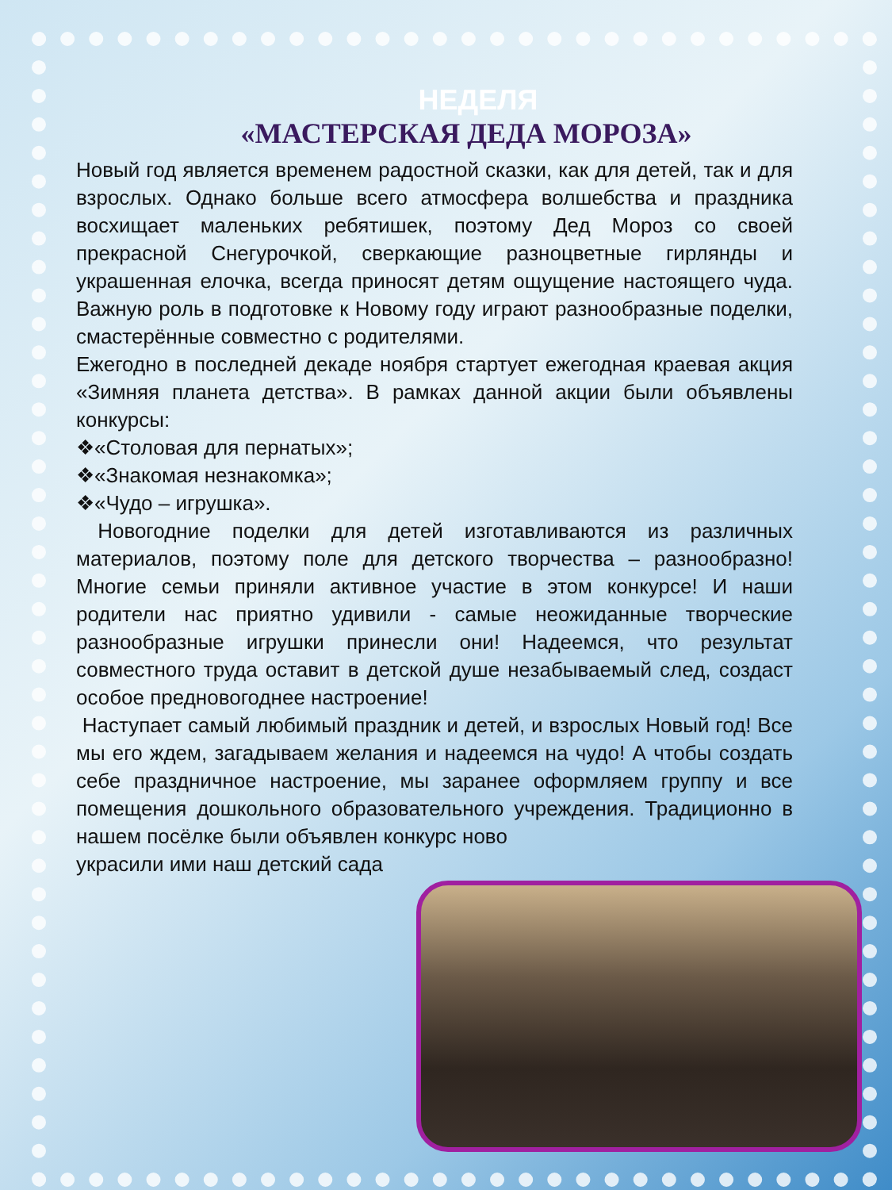НЕДЕЛЯ
«МАСТЕРСКАЯ ДЕДА МОРОЗА»
Новый год является временем радостной сказки, как для детей, так и для взрослых. Однако больше всего атмосфера волшебства и праздника восхищает маленьких ребятишек, поэтому Дед Мороз со своей прекрасной Снегурочкой, сверкающие разноцветные гирлянды и украшенная елочка, всегда приносят детям ощущение настоящего чуда. Важную роль в подготовке к Новому году играют разнообразные поделки, смастерённые совместно с родителями.
Ежегодно в последней декаде ноября стартует ежегодная краевая акция «Зимняя планета детства». В рамках данной акции были объявлены конкурсы:
❖«Столовая для пернатых»;
❖«Знакомая незнакомка»;
❖«Чудо – игрушка».
Новогодние поделки для детей изготавливаются из различных материалов, поэтому поле для детского творчества – разнообразно! Многие семьи приняли активное участие в этом конкурсе! И наши родители нас приятно удивили - самые неожиданные творческие разнообразные игрушки принесли они! Надеемся, что результат совместного труда оставит в детской душе незабываемый след, создаст особое предновогоднее настроение!
Наступает самый любимый праздник и детей, и взрослых Новый год! Все мы его ждем, загадываем желания и надеемся на чудо! А чтобы создать себе праздничное настроение, мы заранее оформляем группу и все помещения дошкольного образовательного учреждения. Традиционно в нашем посёлке были объявлен конкурс ново
украсили ими наш детский сада